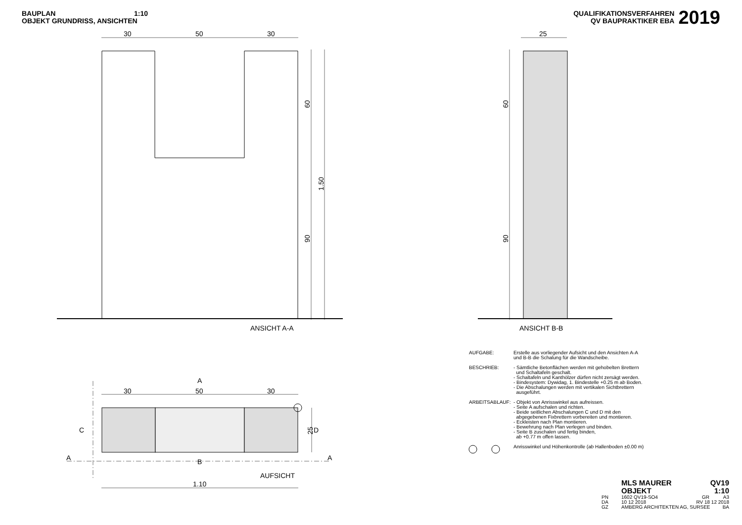BAUPLAN 1:10
OBJEKT GRUNDRISS, ANSICHTEN
QUALIFIKATIONSVERFAHREN
QV BAUPRAKTIKER EBA
2019
30
50
30
60
90
1.50
ANSICHT A-A
25
60
90
ANSICHT B-B
A
30
50
30
C
25
D
A
B
A
AUFSICHT
1.10
AUFGABE: Erstelle aus vorliegender Aufsicht und den Ansichten A-A
und B-B die Schalung für die Wandscheibe.
BESCHRIEB: - Sämtliche Betonflächen werden mit gehobelten Brettern
und Schaltafeln geschalt.
- Schaltafeln und Kanthölzer dürfen nicht zersägt werden.
- Bindesystem: Dywidag, 1. Bindestelle +0.25 m ab Boden.
- Die Abschalungen werden mit vertikalen Sichtbrettern
ausgeführt.
ARBEITSABLAUF: - Objekt von Anrisswinkel aus aufreissen.
- Seite A aufschalen und richten.
- Beide seitlichen Abschalungen C und D mit den
abgegebenen Fixbrettern vorbereiten und montieren.
- Eckleisten nach Plan montieren.
- Bewehrung nach Plan verlegen und binden.
- Seite B zuschalen und fertig binden,
ab +0.77 m offen lassen.
Anrisswinkel und Höhenkontrolle (ab Hallenboden ±0.00 m)
MLS MAURER QV19
OBJEKT 1:10
PN 1602 QV19-SO4 GR A3
DA 10 12 2018 RV 18 12 2018
GZ AMBERG ARCHITEKTEN AG, SURSEE BA